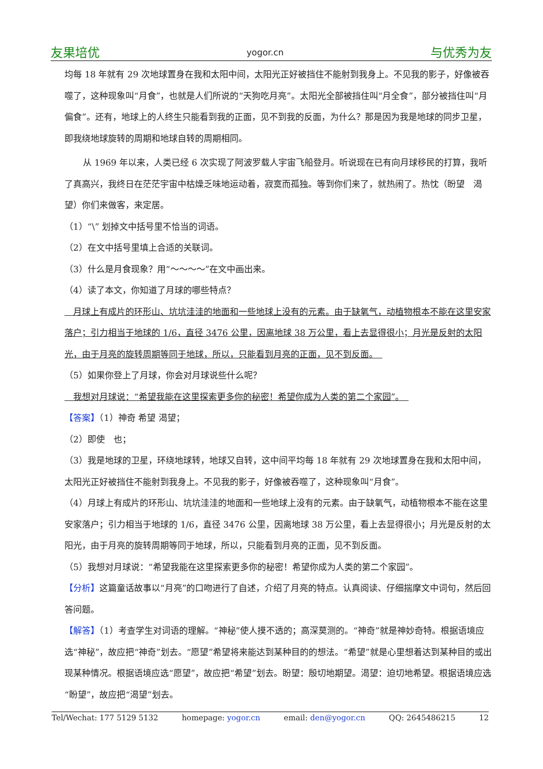友果培优 yogor.cn 与优秀为友
均每 18 年就有 29 次地球置身在我和太阳中间，太阳光正好被挡住不能射到我身上。不见我的影子，好像被吞噬了，这种现象叫“月食”，也就是人们所说的“天狗吃月亮”。太阳光全部被挡住叫“月全食”，部分被挡住叫“月偏食”。还有，地球上的人终生只能看到我的正面，见不到我的反面，为什么？那是因为我是地球的同步卫星，即我绕地球旋转的周期和地球自转的周期相同。
从 1969 年以来，人类已经 6 次实现了阿波罗载人宇宙飞船登月。听说现在已有向月球移民的打算，我听了真高兴，我终日在茫茫宇宙中枯燥乏味地运动着，寂寞而孤独。等到你们来了，就热闹了。热忱（盼望　渴望）你们来做客，来定居。
（1）“\” 划掉文中括号里不恰当的词语。
（2）在文中括号里填上合适的关联词。
（3）什么是月食现象？用“～～～～”在文中画出来。
（4）读了本文，你知道了月球的哪些特点？
　月球上有成片的环形山、坑坑洼洼的地面和一些地球上没有的元素。由于缺氧气，动植物根本不能在这里安家落户；引力相当于地球的 1/6，直径 3476 公里，因离地球 38 万公里，看上去显得很小；月光是反射的太阳光，由于月亮的旋转周期等同于地球，所以，只能看到月亮的正面，见不到反面。　
（5）如果你登上了月球，你会对月球说些什么呢？
　我想对月球说：“希望我能在这里探索更多你的秘密！希望你成为人类的第二个家园”。　
【答案】（1）神奇 希望 渴望；
（2）即使　也；
（3）我是地球的卫星，环绕地球转，地球又自转，这中间平均每 18 年就有 29 次地球置身在我和太阳中间，太阳光正好被挡住不能射到我身上。不见我的影子，好像被吞噬了，这种现象叫“月食”。
（4）月球上有成片的环形山、坑坑洼洼的地面和一些地球上没有的元素。由于缺氧气，动植物根本不能在这里安家落户；引力相当于地球的 1/6，直径 3476 公里，因离地球 38 万公里，看上去显得很小；月光是反射的太阳光，由于月亮的旋转周期等同于地球，所以，只能看到月亮的正面，见不到反面。
（5）我想对月球说：“希望我能在这里探索更多你的秘密！希望你成为人类的第二个家园”。
【分析】这篇童话故事以“月亮”的口吻进行了自述，介绍了月亮的特点。认真阅读、仔细揣摩文中词句，然后回答问题。
【解答】（1）考查学生对词语的理解。“神秘”使人摸不透的；高深莫测的。“神奇”就是神妙奇特。根据语境应选“神秘”，故应把“神奇”划去。“愿望”希望将来能达到某种目的的想法。“希望”就是心里想着达到某种目的或出现某种情况。根据语境应选“愿望”，故应把“希望”划去。盼望：殷切地期望。渴望：迫切地希望。根据语境应选“盼望”，故应把“渴望”划去。
Tel/Wechat: 177 5129 5132 homepage: yogor.cn email: den@yogor.cn QQ: 2645486215 12